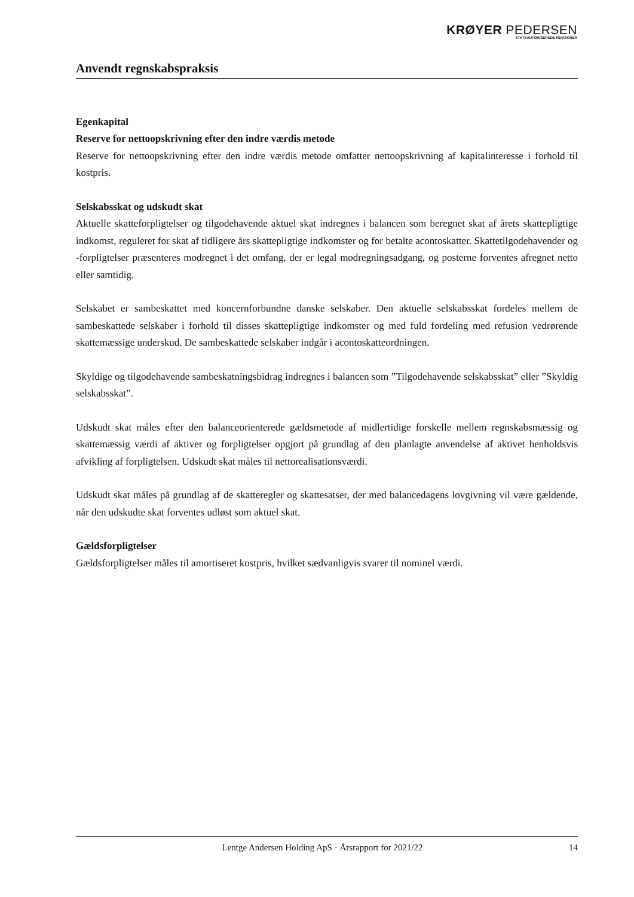KRØYER PEDERSEN
STATSAUTORISEREDE REVISORER
Anvendt regnskabspraksis
Egenkapital
Reserve for nettoopskrivning efter den indre værdis metode
Reserve for nettoopskrivning efter den indre værdis metode omfatter nettoopskrivning af kapitalinteresse i forhold til kostpris.
Selskabsskat og udskudt skat
Aktuelle skatteforpligtelser og tilgodehavende aktuel skat indregnes i balancen som beregnet skat af årets skattepligtige indkomst, reguleret for skat af tidligere års skattepligtige indkomster og for betalte acontoskatter. Skattetilgodehavender og -forpligtelser præsenteres modregnet i det omfang, der er legal modregningsadgang, og posterne forventes afregnet netto eller samtidig.
Selskabet er sambeskattet med koncernforbundne danske selskaber. Den aktuelle selskabsskat fordeles mellem de sambeskattede selskaber i forhold til disses skattepligtige indkomster og med fuld fordeling med refusion vedrørende skattemæssige underskud. De sambeskattede selskaber indgår i acontoskatteordningen.
Skyldige og tilgodehavende sambeskatningsbidrag indregnes i balancen som ”Tilgodehavende selskabsskat” eller ”Skyldig selskabsskat”.
Udskudt skat måles efter den balanceorienterede gældsmetode af midlertidige forskelle mellem regnskabsmæssig og skattemæssig værdi af aktiver og forpligtelser opgjort på grundlag af den planlagte anvendelse af aktivet henholdsvis afvikling af forpligtelsen. Udskudt skat måles til nettorealisationsværdi.
Udskudt skat måles på grundlag af de skatteregler og skattesatser, der med balancedagens lovgivning vil være gældende, når den udskudte skat forventes udløst som aktuel skat.
Gældsforpligtelser
Gældsforpligtelser måles til amortiseret kostpris, hvilket sædvanligvis svarer til nominel værdi.
Lentge Andersen Holding ApS · Årsrapport for 2021/22 14